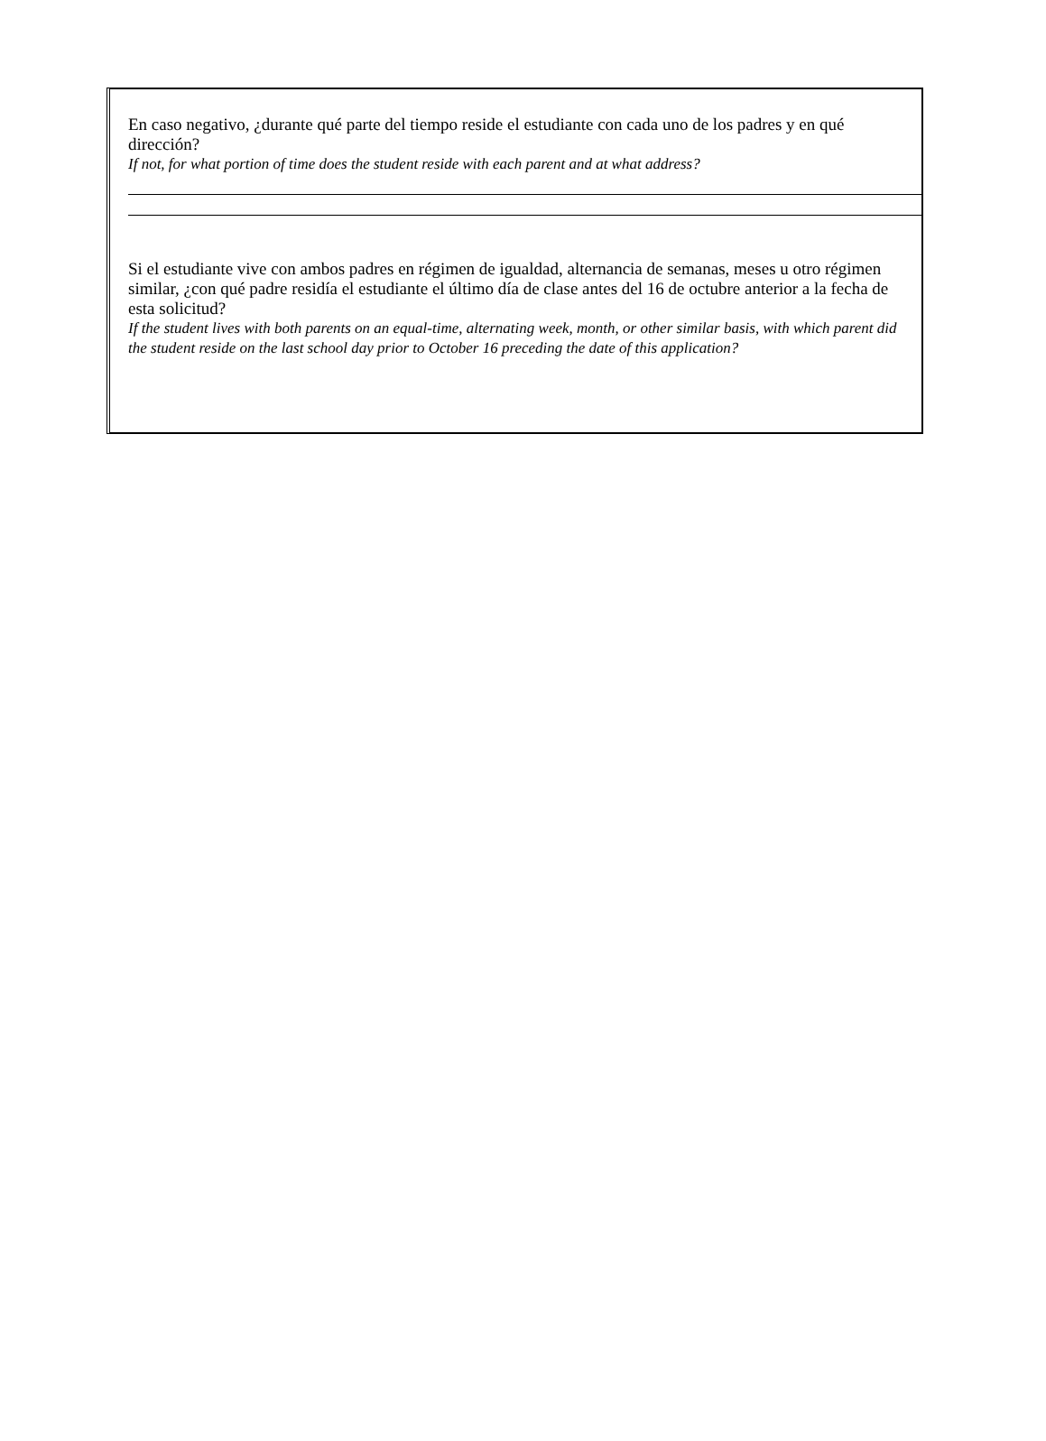En caso negativo, ¿durante qué parte del tiempo reside el estudiante con cada uno de los padres y en qué dirección?
If not, for what portion of time does the student reside with each parent and at what address?
Si el estudiante vive con ambos padres en régimen de igualdad, alternancia de semanas, meses u otro régimen similar, ¿con qué padre residía el estudiante el último día de clase antes del 16 de octubre anterior a la fecha de esta solicitud?
If the student lives with both parents on an equal-time, alternating week, month, or other similar basis, with which parent did the student reside on the last school day prior to October 16 preceding the date of this application?